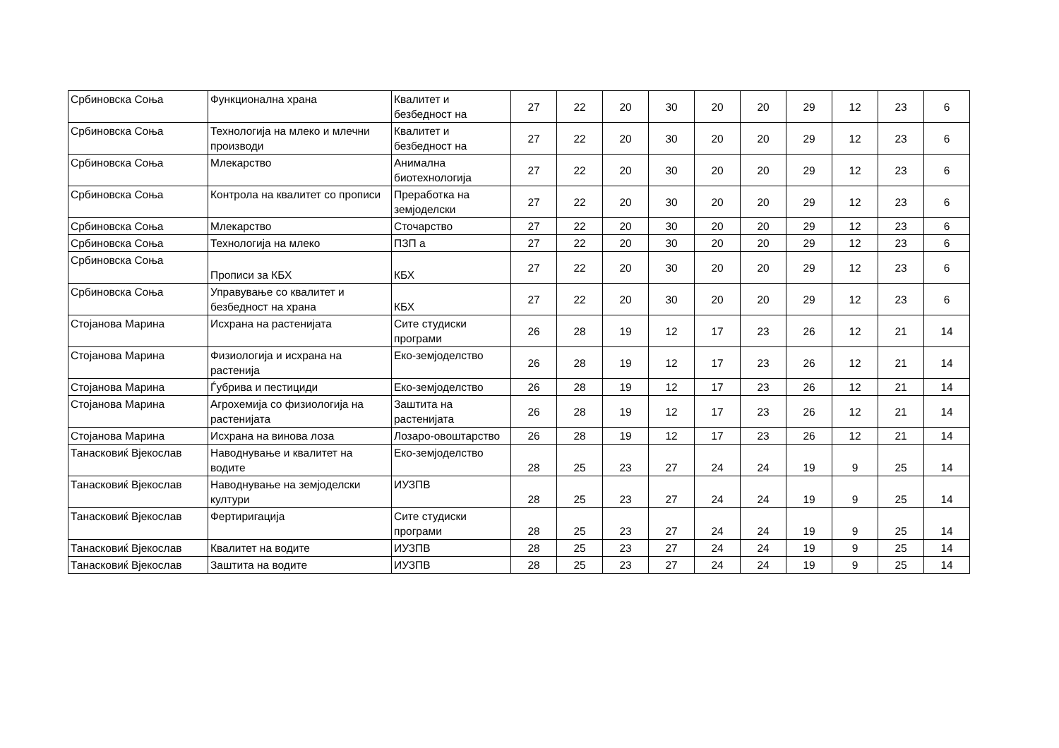| Србиновска Соња | Функционална храна | Квалитет и безбедност на | 27 | 22 | 20 | 30 | 20 | 20 | 29 | 12 | 23 | 6 |
| Србиновска Соња | Технологија на млеко и млечни производи | Квалитет и безбедност на | 27 | 22 | 20 | 30 | 20 | 20 | 29 | 12 | 23 | 6 |
| Србиновска Соња | Млекарство | Анимална биотехнологија | 27 | 22 | 20 | 30 | 20 | 20 | 29 | 12 | 23 | 6 |
| Србиновска Соња | Контрола на квалитет со прописи | Преработка на земјоделски | 27 | 22 | 20 | 30 | 20 | 20 | 29 | 12 | 23 | 6 |
| Србиновска Соња | Млекарство | Сточарство | 27 | 22 | 20 | 30 | 20 | 20 | 29 | 12 | 23 | 6 |
| Србиновска Соња | Технологија на млеко | ПЗП а | 27 | 22 | 20 | 30 | 20 | 20 | 29 | 12 | 23 | 6 |
| Србиновска Соња | Прописи за КБХ | КБХ | 27 | 22 | 20 | 30 | 20 | 20 | 29 | 12 | 23 | 6 |
| Србиновска Соња | Управување со квалитет и безбедност на храна | КБХ | 27 | 22 | 20 | 30 | 20 | 20 | 29 | 12 | 23 | 6 |
| Стојанова Марина | Исхрана на растенијата | Сите студиски програми | 26 | 28 | 19 | 12 | 17 | 23 | 26 | 12 | 21 | 14 |
| Стојанова Марина | Физиологија и исхрана на растенија | Еко-земјоделство | 26 | 28 | 19 | 12 | 17 | 23 | 26 | 12 | 21 | 14 |
| Стојанова Марина | Ѓубрива и пестициди | Еко-земјоделство | 26 | 28 | 19 | 12 | 17 | 23 | 26 | 12 | 21 | 14 |
| Стојанова Марина | Агрохемија со физиологија на растенијата | Заштита на растенијата | 26 | 28 | 19 | 12 | 17 | 23 | 26 | 12 | 21 | 14 |
| Стојанова Марина | Исхрана на винова лоза | Лозаро-овоштарство | 26 | 28 | 19 | 12 | 17 | 23 | 26 | 12 | 21 | 14 |
| Танасковиќ Вјекослав | Наводнување и квалитет на водите | Еко-земјоделство | 28 | 25 | 23 | 27 | 24 | 24 | 19 | 9 | 25 | 14 |
| Танасковиќ Вјекослав | Наводнување на земјоделски култури | ИУЗПВ | 28 | 25 | 23 | 27 | 24 | 24 | 19 | 9 | 25 | 14 |
| Танасковиќ Вјекослав | Фертиригација | Сите студиски програми | 28 | 25 | 23 | 27 | 24 | 24 | 19 | 9 | 25 | 14 |
| Танасковиќ Вјекослав | Квалитет на водите | ИУЗПВ | 28 | 25 | 23 | 27 | 24 | 24 | 19 | 9 | 25 | 14 |
| Танасковиќ Вјекослав | Заштита на водите | ИУЗПВ | 28 | 25 | 23 | 27 | 24 | 24 | 19 | 9 | 25 | 14 |